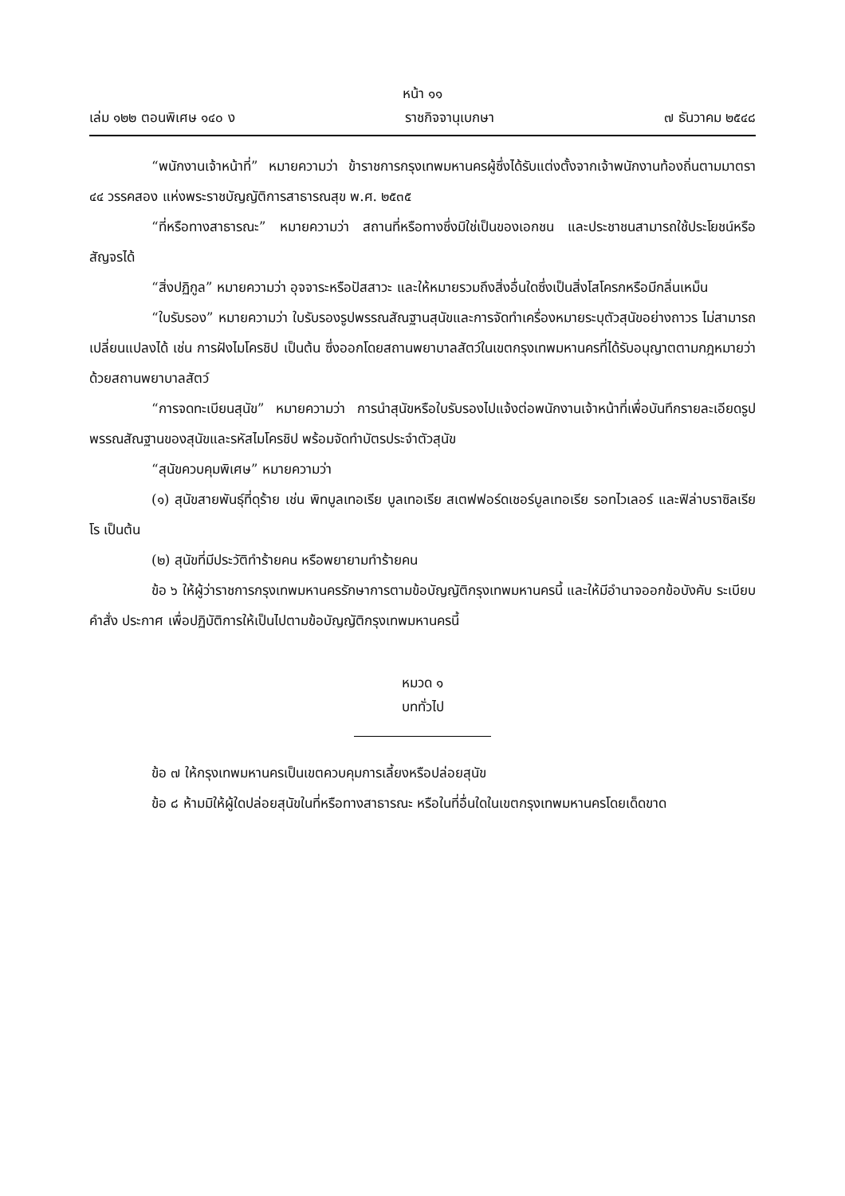หน้า ๑๑
เล่ม ๑๒๒ ตอนพิเศษ ๑๔๐ ง ราชกิจจานุเบกษา ๗ ธันวาคม ๒๕๔๘
“พนักงานเจ้าหน้าที่” หมายความว่า ข้าราชการกรุงเทพมหานครผู้ซึ่งได้รับแต่งตั้งจากเจ้าพนักงานท้องถิ่นตามมาตรา ๔๔ วรรคสอง แห่งพระราชบัญญัติการสาธารณสุข พ.ศ. ๒๕๓๕
“ที่หรือทางสาธารณะ” หมายความว่า สถานที่หรือทางซึ่งมิใช่เป็นของเอกชน และประชาชนสามารถใช้ประโยชน์หรือสัญจรได้
“สิ่งปฏิกูล” หมายความว่า อุจจาระหรือปัสสาวะ และให้หมายรวมถึงสิ่งอื่นใดซึ่งเป็นสิ่งโสโครกหรือมีกลิ่นเหม็น
“ใบรับรอง” หมายความว่า ใบรับรองรูปพรรณสัณฐานสุนัขและการจัดทำเครื่องหมายระบุตัวสุนัขอย่างถาวร ไม่สามารถเปลี่ยนแปลงได้ เช่น การฝังไมโครชิป เป็นต้น ซึ่งออกโดยสถานพยาบาลสัตว์ในเขตกรุงเทพมหานครที่ได้รับอนุญาตตามกฎหมายว่าด้วยสถานพยาบาลสัตว์
“การจดทะเบียนสุนัข” หมายความว่า การนำสุนัขหรือใบรับรองไปแจ้งต่อพนักงานเจ้าหน้าที่เพื่อบันทึกรายละเอียดรูปพรรณสัณฐานของสุนัขและรหัสไมโครชิป พร้อมจัดทำบัตรประจำตัวสุนัข
“สุนัขควบคุมพิเศษ” หมายความว่า
(๑) สุนัขสายพันธุ์ที่ดุร้าย เช่น พิทบูลเทอเรีย บูลเทอเรีย สเตฟฟอร์ดเชอร์บูลเทอเรีย รอทไวเลอร์ และฟิล่าบราซิลเรียโร เป็นต้น
(๒) สุนัขที่มีประวัติทำร้ายคน หรือพยายามทำร้ายคน
ข้อ ๖ ให้ผู้ว่าราชการกรุงเทพมหานครรักษาการตามข้อบัญญัติกรุงเทพมหานครนี้ และให้มีอำนาจออกข้อบังคับ ระเบียบ คำสั่ง ประกาศ เพื่อปฏิบัติการให้เป็นไปตามข้อบัญญัติกรุงเทพมหานครนี้
หมวด ๑
บททั่วไป
ข้อ ๗ ให้กรุงเทพมหานครเป็นเขตควบคุมการเลี้ยงหรือปล่อยสุนัข
ข้อ ๘ ห้ามมิให้ผู้ใดปล่อยสุนัขในที่หรือทางสาธารณะ หรือในที่อื่นใดในเขตกรุงเทพมหานครโดยเด็ดขาด